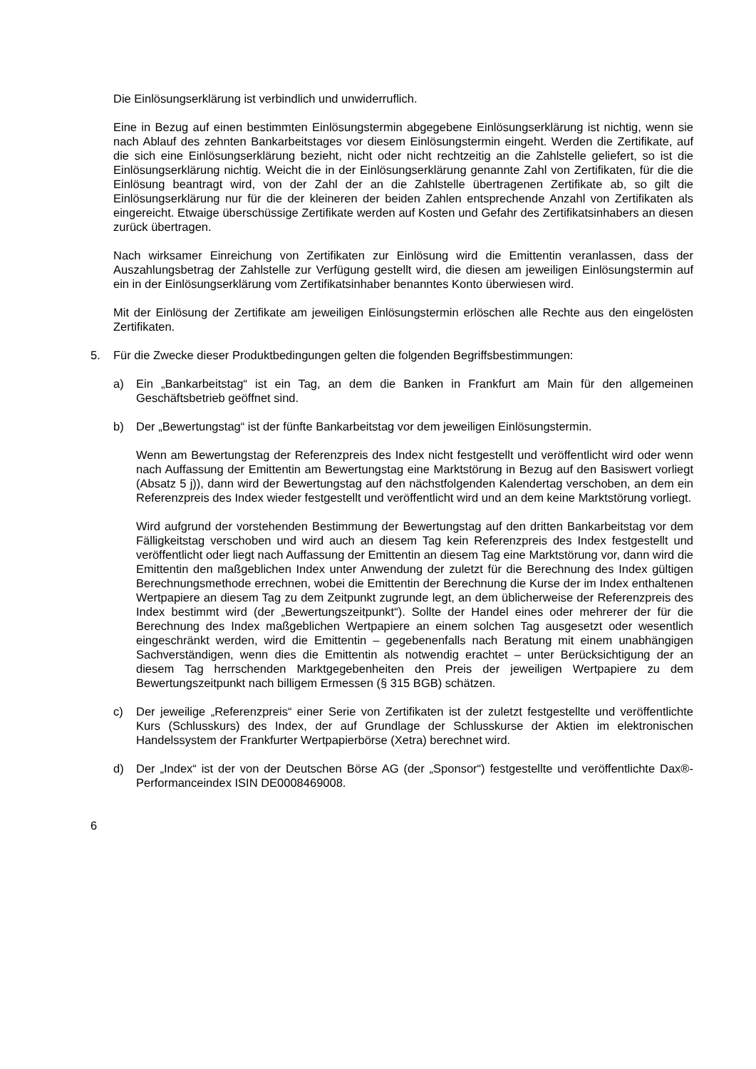Die Einlösungserklärung ist verbindlich und unwiderruflich.
Eine in Bezug auf einen bestimmten Einlösungstermin abgegebene Einlösungserklärung ist nichtig, wenn sie nach Ablauf des zehnten Bankarbeitstages vor diesem Einlösungstermin eingeht. Werden die Zertifikate, auf die sich eine Einlösungserklärung bezieht, nicht oder nicht rechtzeitig an die Zahlstelle geliefert, so ist die Einlösungserklärung nichtig. Weicht die in der Einlösungserklärung genannte Zahl von Zertifikaten, für die die Einlösung beantragt wird, von der Zahl der an die Zahlstelle übertragenen Zertifikate ab, so gilt die Einlösungserklärung nur für die der kleineren der beiden Zahlen entsprechende Anzahl von Zertifikaten als eingereicht. Etwaige überschüssige Zertifikate werden auf Kosten und Gefahr des Zertifikatsinhabers an diesen zurück übertragen.
Nach wirksamer Einreichung von Zertifikaten zur Einlösung wird die Emittentin veranlassen, dass der Auszahlungsbetrag der Zahlstelle zur Verfügung gestellt wird, die diesen am jeweiligen Einlösungstermin auf ein in der Einlösungserklärung vom Zertifikatsinhaber benanntes Konto überwiesen wird.
Mit der Einlösung der Zertifikate am jeweiligen Einlösungstermin erlöschen alle Rechte aus den eingelösten Zertifikaten.
5. Für die Zwecke dieser Produktbedingungen gelten die folgenden Begriffsbestimmungen:
a) Ein „Bankarbeitstag“ ist ein Tag, an dem die Banken in Frankfurt am Main für den allgemeinen Geschäftsbetrieb geöffnet sind.
b) Der „Bewertungstag“ ist der fünfte Bankarbeitstag vor dem jeweiligen Einlösungstermin.
Wenn am Bewertungstag der Referenzpreis des Index nicht festgestellt und veröffentlicht wird oder wenn nach Auffassung der Emittentin am Bewertungstag eine Marktstörung in Bezug auf den Basiswert vorliegt (Absatz 5 j)), dann wird der Bewertungstag auf den nächstfolgenden Kalendertag verschoben, an dem ein Referenzpreis des Index wieder festgestellt und veröffentlicht wird und an dem keine Marktstörung vorliegt.
Wird aufgrund der vorstehenden Bestimmung der Bewertungstag auf den dritten Bankarbeitstag vor dem Fälligkeitstag verschoben und wird auch an diesem Tag kein Referenzpreis des Index festgestellt und veröffentlicht oder liegt nach Auffassung der Emittentin an diesem Tag eine Marktstörung vor, dann wird die Emittentin den maßgeblichen Index unter Anwendung der zuletzt für die Berechnung des Index gültigen Berechnungsmethode errechnen, wobei die Emittentin der Berechnung die Kurse der im Index enthaltenen Wertpapiere an diesem Tag zu dem Zeitpunkt zugrunde legt, an dem üblicherweise der Referenzpreis des Index bestimmt wird (der „Bewertungszeitpunkt“). Sollte der Handel eines oder mehrerer der für die Berechnung des Index maßgeblichen Wertpapiere an einem solchen Tag ausgesetzt oder wesentlich eingeschränkt werden, wird die Emittentin – gegebenenfalls nach Beratung mit einem unabhängigen Sachverständigen, wenn dies die Emittentin als notwendig erachtet – unter Berücksichtigung der an diesem Tag herrschenden Marktgegebenheiten den Preis der jeweiligen Wertpapiere zu dem Bewertungszeitpunkt nach billigem Ermessen (§ 315 BGB) schätzen.
c) Der jeweilige „Referenzpreis“ einer Serie von Zertifikaten ist der zuletzt festgestellte und veröffentlichte Kurs (Schlusskurs) des Index, der auf Grundlage der Schlusskurse der Aktien im elektronischen Handelssystem der Frankfurter Wertpapierbörse (Xetra) berechnet wird.
d) Der „Index“ ist der von der Deutschen Börse AG (der „Sponsor“) festgestellte und veröffentlichte Dax®-Performanceindex ISIN DE0008469008.
6